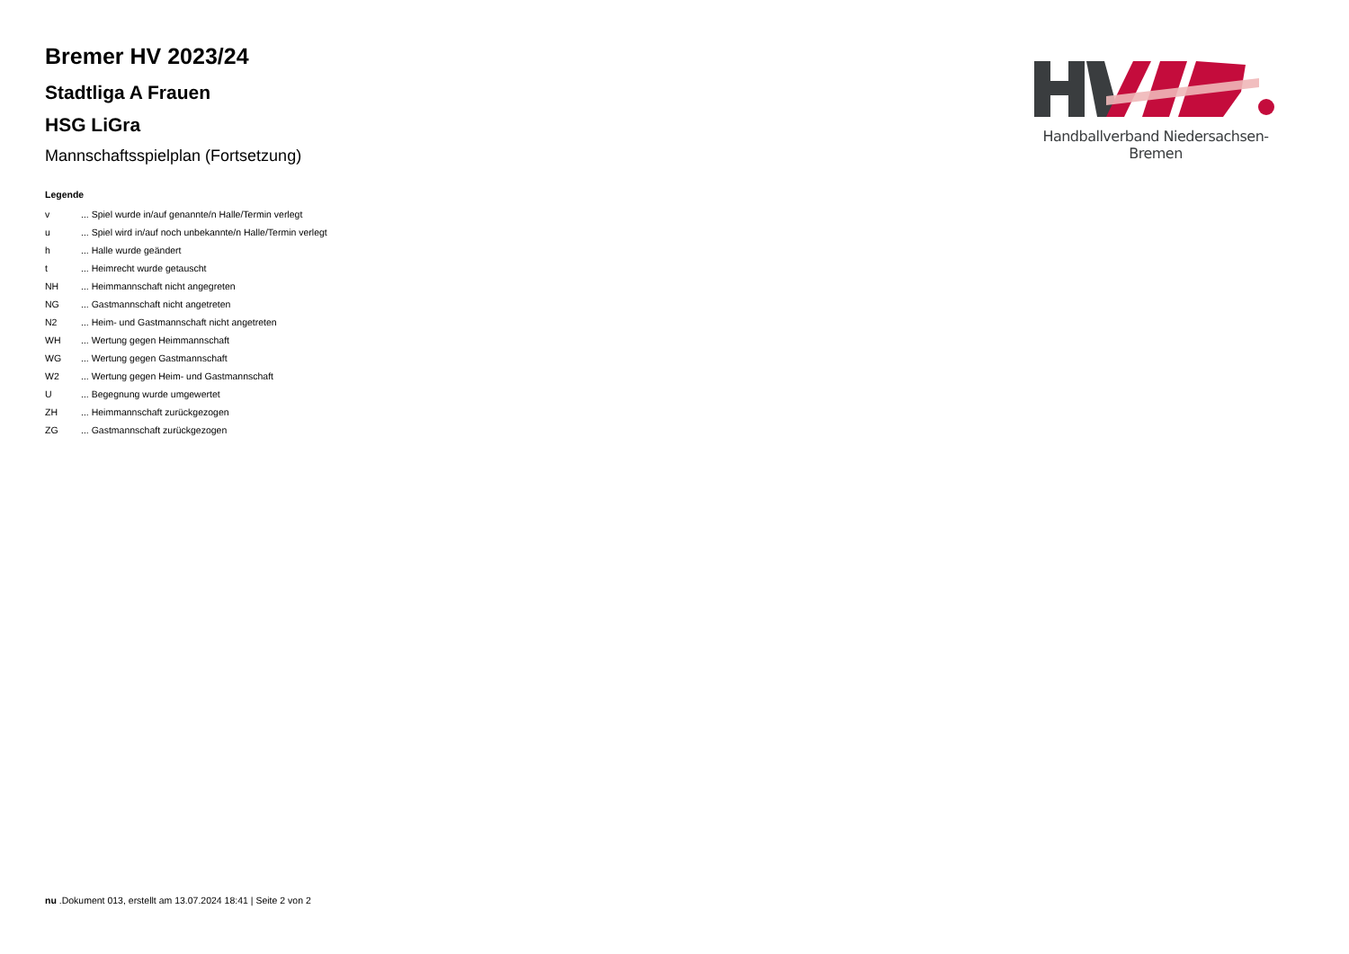Bremer HV 2023/24
Stadtliga A Frauen
HSG LiGra
Mannschaftsspielplan (Fortsetzung)
Legende
| v | ... Spiel wurde in/auf genannte/n Halle/Termin verlegt |
| u | ... Spiel wird in/auf noch unbekannte/n Halle/Termin verlegt |
| h | ... Halle wurde geändert |
| t | ... Heimrecht wurde getauscht |
| NH | ... Heimmannschaft nicht angegreten |
| NG | ... Gastmannschaft nicht angetreten |
| N2 | ... Heim- und Gastmannschaft nicht angetreten |
| WH | ... Wertung gegen Heimmannschaft |
| WG | ... Wertung gegen Gastmannschaft |
| W2 | ... Wertung gegen Heim- und Gastmannschaft |
| U | ... Begegnung wurde umgewertet |
| ZH | ... Heimmannschaft zurückgezogen |
| ZG | ... Gastmannschaft zurückgezogen |
Handballverband Niedersachsen-Bremen
nu .Dokument 013, erstellt am 13.07.2024 18:41 | Seite 2 von 2